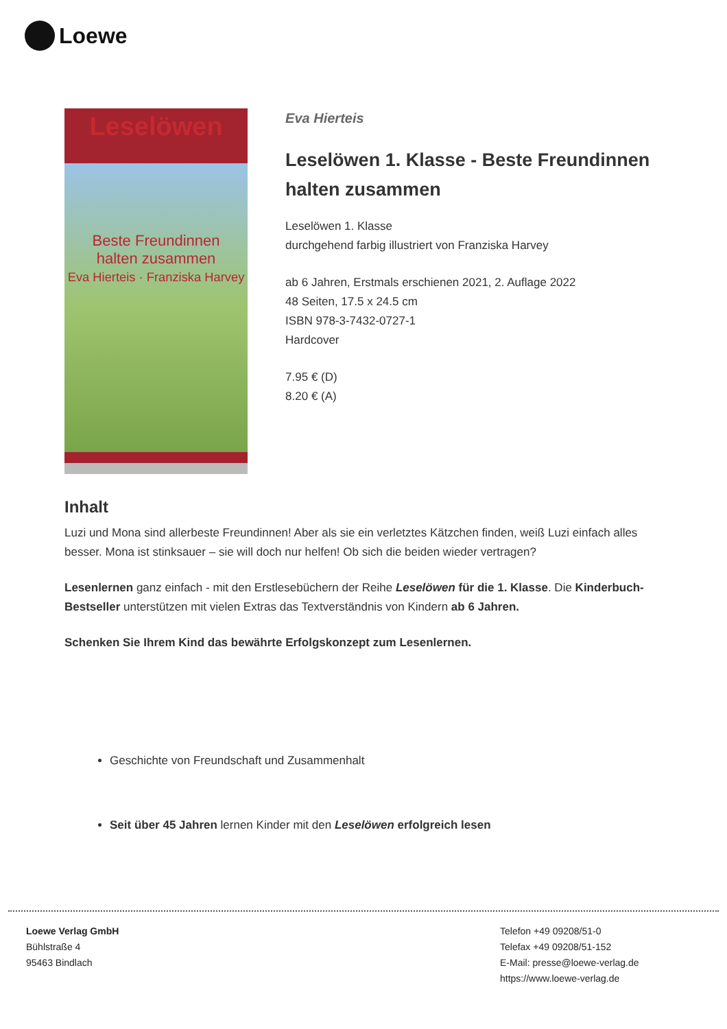Loewe
Leselöwen
Beste Freundinnen
halten zusammen
Eva Hierteis · Franziska Harvey
Eva Hierteis
Leselöwen 1. Klasse - Beste Freundinnen halten zusammen
Leselöwen 1. Klasse
durchgehend farbig illustriert von Franziska Harvey
ab 6 Jahren, Erstmals erschienen 2021, 2. Auflage 2022
48 Seiten, 17.5 x 24.5 cm
ISBN 978-3-7432-0727-1
Hardcover
7.95 € (D)
8.20 € (A)
Inhalt
Luzi und Mona sind allerbeste Freundinnen! Aber als sie ein verletztes Kätzchen finden, weiß Luzi einfach alles besser. Mona ist stinksauer – sie will doch nur helfen! Ob sich die beiden wieder vertragen?
Lesenlernen ganz einfach - mit den Erstlesebüchern der Reihe Leselöwen für die 1. Klasse. Die Kinderbuch-Bestseller unterstützen mit vielen Extras das Textverständnis von Kindern ab 6 Jahren.
Schenken Sie Ihrem Kind das bewährte Erfolgskonzept zum Lesenlernen.
Geschichte von Freundschaft und Zusammenhalt
Seit über 45 Jahren lernen Kinder mit den Leselöwen erfolgreich lesen
Loewe Verlag GmbH
Bühlstraße 4
95463 Bindlach
Telefon +49 09208/51-0
Telefax +49 09208/51-152
E-Mail: presse@loewe-verlag.de
https://www.loewe-verlag.de